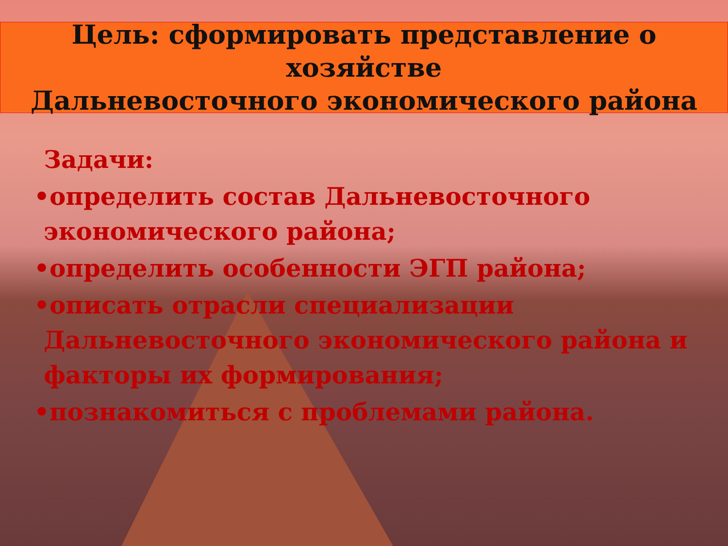Цель: сформировать представление о хозяйстве
Дальневосточного экономического района
Задачи:
•определить состав Дальневосточного экономического района;
•определить особенности ЭГП района;
•описать отрасли специализации Дальневосточного экономического района и факторы их формирования;
•познакомиться с проблемами района.